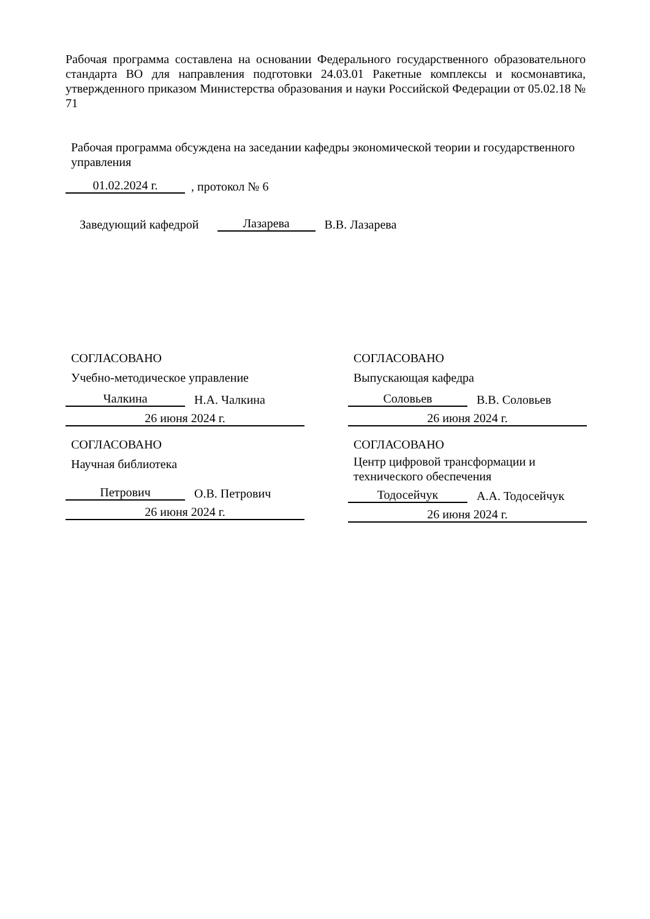Рабочая программа составлена на основании Федерального государственного образовательного стандарта ВО для направления подготовки 24.03.01 Ракетные комплексы и космонавтика, утвержденного приказом Министерства образования и науки Российской Федерации от 05.02.18 № 71
Рабочая программа обсуждена на заседании кафедры экономической теории и государственного управления
01.02.2024 г. , протокол № 6
Заведующий кафедрой Лазарева В.В. Лазарева
СОГЛАСОВАНО
Учебно-методическое управление
Чалкина Н.А. Чалкина
26 июня 2024 г.
СОГЛАСОВАНО
Выпускающая кафедра
Соловьев В.В. Соловьев
26 июня 2024 г.
СОГЛАСОВАНО
Научная библиотека
Петрович О.В. Петрович
26 июня 2024 г.
СОГЛАСОВАНО
Центр цифровой трансформации и технического обеспечения
Тодосейчук А.А. Тодосейчук
26 июня 2024 г.